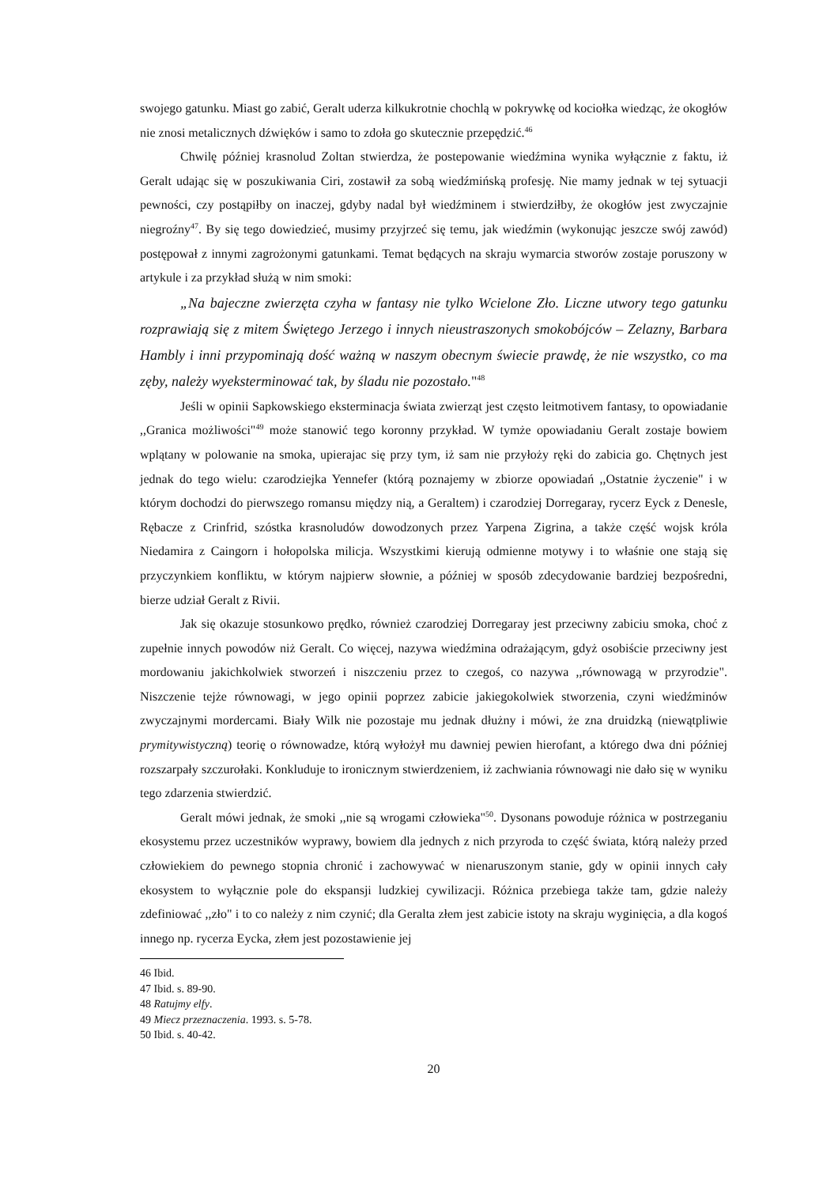swojego gatunku. Miast go zabić, Geralt uderza kilkukrotnie chochlą w pokrywkę od kociołka wiedząc, że okogłów nie znosi metalicznych dźwięków i samo to zdoła go skutecznie przepędzić.<sup>46</sup>
Chwilę później krasnolud Zoltan stwierdza, że postepowanie wiedźmina wynika wyłącznie z faktu, iż Geralt udając się w poszukiwania Ciri, zostawił za sobą wiedźmińską profesję. Nie mamy jednak w tej sytuacji pewności, czy postąpiłby on inaczej, gdyby nadal był wiedźminem i stwierdziłby, że okogłów jest zwyczajnie niegroźny<sup>47</sup>. By się tego dowiedzieć, musimy przyjrzeć się temu, jak wiedźmin (wykonując jeszcze swój zawód) postępował z innymi zagrożonymi gatunkami. Temat będących na skraju wymarcia stworów zostaje poruszony w artykule i za przykład służą w nim smoki:
„Na bajeczne zwierzęta czyha w fantasy nie tylko Wcielone Zło. Liczne utwory tego gatunku rozprawiają się z mitem Świętego Jerzego i innych nieustraszonych smokobójców – Zelazny, Barbara Hambly i inni przypominają dość ważną w naszym obecnym świecie prawdę, że nie wszystko, co ma zęby, należy wyeksterminować tak, by śladu nie pozostało."<sup>48</sup>
Jeśli w opinii Sapkowskiego eksterminacja świata zwierząt jest często leitmotivem fantasy, to opowiadanie ,,Granica możliwości"<sup>49</sup> może stanowić tego koronny przykład. W tymże opowiadaniu Geralt zostaje bowiem wplątany w polowanie na smoka, upierajac się przy tym, iż sam nie przyłoży ręki do zabicia go. Chętnych jest jednak do tego wielu: czarodziejka Yennefer (którą poznajemy w zbiorze opowiadań ,,Ostatnie życzenie" i w którym dochodzi do pierwszego romansu między nią, a Geraltem) i czarodziej Dorregaray, rycerz Eyck z Denesle, Rębacze z Crinfrid, szóstka krasnoludów dowodzonych przez Yarpena Zigrina, a także część wojsk króla Niedamira z Caingorn i hołopolska milicja. Wszystkimi kierują odmienne motywy i to właśnie one stają się przyczynkiem konfliktu, w którym najpierw słownie, a później w sposób zdecydowanie bardziej bezpośredni, bierze udział Geralt z Rivii.
Jak się okazuje stosunkowo prędko, również czarodziej Dorregaray jest przeciwny zabiciu smoka, choć z zupełnie innych powodów niż Geralt. Co więcej, nazywa wiedźmina odrażającym, gdyż osobiście przeciwny jest mordowaniu jakichkolwiek stworzeń i niszczeniu przez to czegoś, co nazywa ,,równowagą w przyrodzie". Niszczenie tejże równowagi, w jego opinii poprzez zabicie jakiegokolwiek stworzenia, czyni wiedźminów zwyczajnymi mordercami. Biały Wilk nie pozostaje mu jednak dłużny i mówi, że zna druidzką (niewątpliwie prymitywistyczną) teorię o równowadze, którą wyłożył mu dawniej pewien hierofant, a którego dwa dni później rozszarpały szczurołaki. Konkluduje to ironicznym stwierdzeniem, iż zachwiania równowagi nie dało się w wyniku tego zdarzenia stwierdzić.
Geralt mówi jednak, że smoki ,,nie są wrogami człowieka"<sup>50</sup>. Dysonans powoduje różnica w postrzeganiu ekosystemu przez uczestników wyprawy, bowiem dla jednych z nich przyroda to część świata, którą należy przed człowiekiem do pewnego stopnia chronić i zachowywać w nienaruszonym stanie, gdy w opinii innych cały ekosystem to wyłącznie pole do ekspansji ludzkiej cywilizacji. Różnica przebiega także tam, gdzie należy zdefiniować ,,zło" i to co należy z nim czynić; dla Geralta złem jest zabicie istoty na skraju wyginięcia, a dla kogoś innego np. rycerza Eycka, złem jest pozostawienie jej
46 Ibid.
47 Ibid. s. 89-90.
48 Ratujmy elfy.
49 Miecz przeznaczenia. 1993. s. 5-78.
50 Ibid. s. 40-42.
20